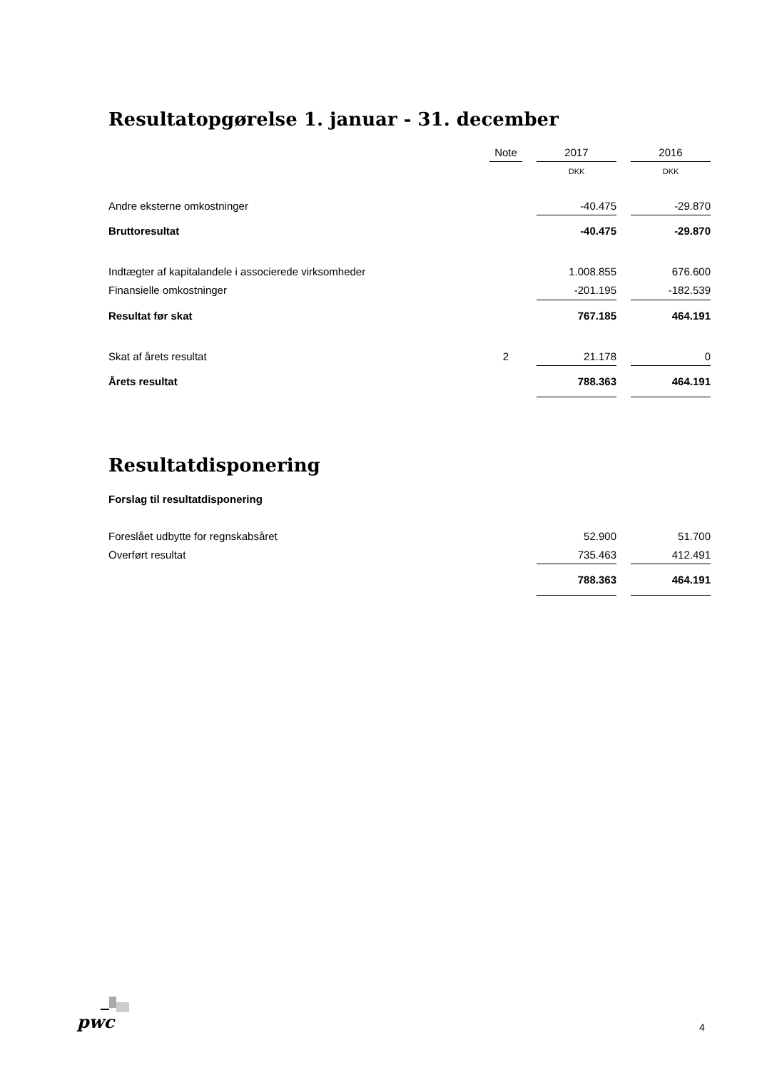Resultatopgørelse 1. januar - 31. december
| | Note | | 2017 | | 2016 |
| --- | --- | --- | --- | --- | --- |
| | | | DKK | | DKK |
| Andre eksterne omkostninger | | | -40.475 | | -29.870 |
| Bruttoresultat | | | -40.475 | | -29.870 |
| Indtægter af kapitalandele i associerede virksomheder | | | 1.008.855 | | 676.600 |
| Finansielle omkostninger | | | -201.195 | | -182.539 |
| Resultat før skat | | | 767.185 | | 464.191 |
| Skat af årets resultat | 2 | | 21.178 | | 0 |
| Årets resultat | | | 788.363 | | 464.191 |
Resultatdisponering
Forslag til resultatdisponering
| Foreslået udbytte for regnskabsåret | | | 52.900 | | 51.700 |
| Overført resultat | | | 735.463 | | 412.491 |
| | | | 788.363 | | 464.191 |
pwc 4